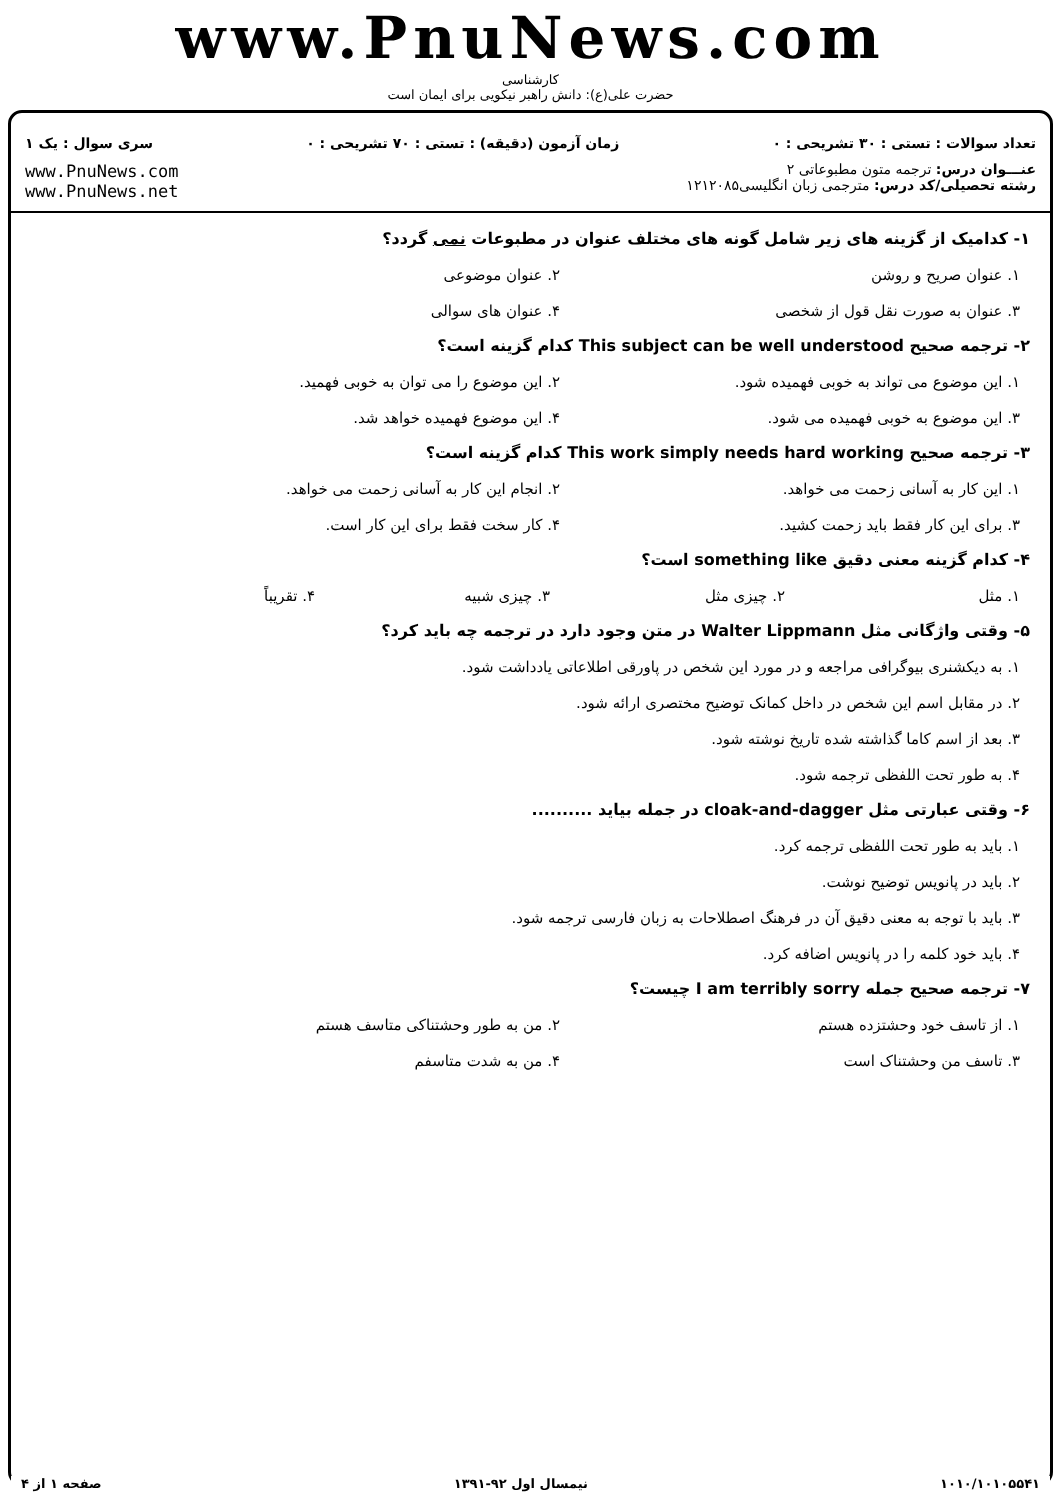www.PnuNews.com
کارشناسی
حضرت علی(ع): دانش راهبر نیکویی برای ایمان است
تعداد سوالات : تستی : ۳۰ تشریحی : ۰ زمان آزمون (دقیقه) : تستی : ۷۰ تشریحی : ۰ سری سوال : یک ۱
عنـــوان درس: ترجمه متون مطبوعاتی ۲
رشته تحصیلی/کد درس: مترجمی زبان انگلیسی۱۲۱۲۰۸۵
www.PnuNews.com
www.PnuNews.net
۱- کدامیک از گزینه های زیر شامل گونه های مختلف عنوان در مطبوعات نمی گردد؟
۱. عنوان صریح و روشن ۲. عنوان موضوعی
۳. عنوان به صورت نقل قول از شخصی ۴. عنوان های سوالی
۲- ترجمه صحیح This subject can be well understood کدام گزینه است؟
۱. این موضوع می تواند به خوبی فهمیده شود. ۲. این موضوع را می توان به خوبی فهمید.
۳. این موضوع به خوبی فهمیده می شود. ۴. این موضوع فهمیده خواهد شد.
۳- ترجمه صحیح This work simply needs hard working کدام گزینه است؟
۱. این کار به آسانی زحمت می خواهد. ۲. انجام این کار به آسانی زحمت می خواهد.
۳. برای این کار فقط باید زحمت کشید. ۴. کار سخت فقط برای این کار است.
۴- کدام گزینه معنی دقیق something like است؟
۱. مثل ۲. چیزی مثل ۳. چیزی شبیه ۴. تقریباً
۵- وقتی واژگانی مثل Walter Lippmann در متن وجود دارد در ترجمه چه باید کرد؟
۱. به دیکشنری بیوگرافی مراجعه و در مورد این شخص در پاورقی اطلاعاتی یادداشت شود.
۲. در مقابل اسم این شخص در داخل کمانک توضیح مختصری ارائه شود.
۳. بعد از اسم کاما گذاشته شده تاریخ نوشته شود.
۴. به طور تحت اللفظی ترجمه شود.
۶- وقتی عبارتی مثل cloak-and-dagger در جمله بیاید ..........
۱. باید به طور تحت اللفظی ترجمه کرد.
۲. باید در پانویس توضیح نوشت.
۳. باید با توجه به معنی دقیق آن در فرهنگ اصطلاحات به زبان فارسی ترجمه شود.
۴. باید خود کلمه را در پانویس اضافه کرد.
۷- ترجمه صحیح جمله I am terribly sorry چیست؟
۱. از تاسف خود وحشتزده هستم ۲. من به طور وحشتناکی متاسف هستم
۳. تاسف من وحشتناک است ۴. من به شدت متاسفم
۱۰۱۰/۱۰۱۰۵۵۴۱ نیمسال اول ۹۲-۱۳۹۱ صفحه ۱ از ۴